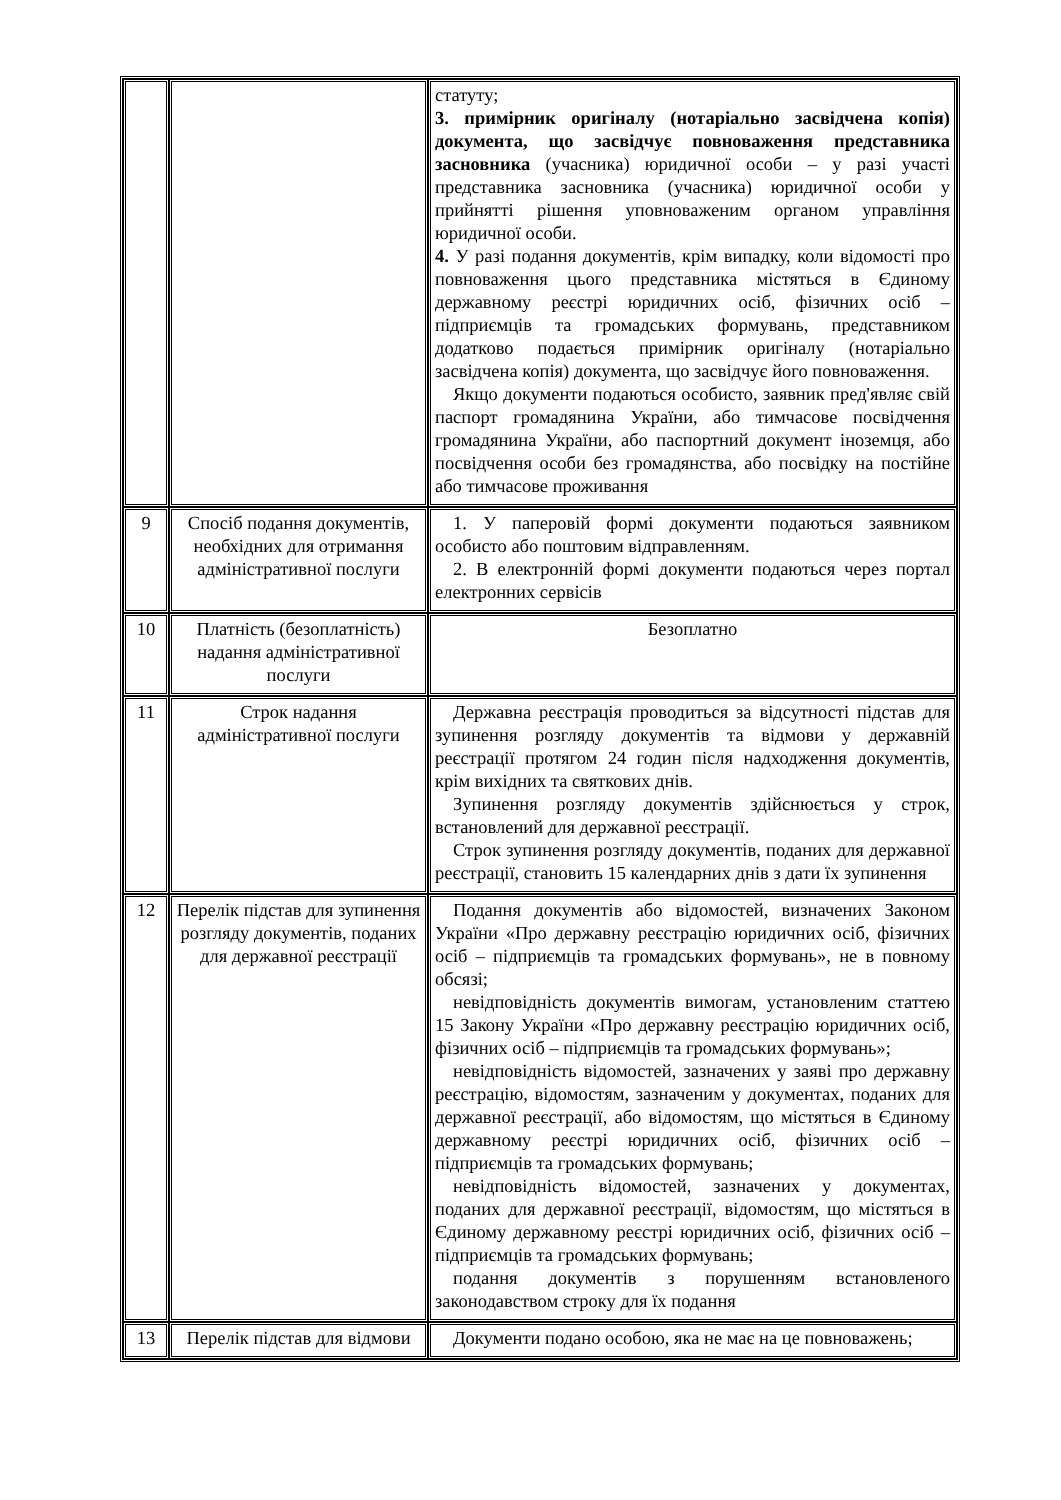| | | статуту; 3. примірник оригіналу (нотаріально засвідчена копія) документа, що засвідчує повноваження представника засновника (учасника) юридичної особи – у разі участі представника засновника (учасника) юридичної особи у прийнятті рішення уповноваженим органом управління юридичної особи. 4. У разі подання документів, крім випадку, коли відомості про повноваження цього представника містяться в Єдиному державному реєстрі юридичних осіб, фізичних осіб – підприємців та громадських формувань, представником додатково подається примірник оригіналу (нотаріально засвідчена копія) документа, що засвідчує його повноваження. Якщо документи подаються особисто, заявник пред'являє свій паспорт громадянина України, або тимчасове посвідчення громадянина України, або паспортний документ іноземця, або посвідчення особи без громадянства, або посвідку на постійне або тимчасове проживання |
| 9 | Спосіб подання документів, необхідних для отримання адміністративної послуги | 1. У паперовій формі документи подаються заявником особисто або поштовим відправленням. 2. В електронній формі документи подаються через портал електронних сервісів |
| 10 | Платність (безоплатність) надання адміністративної послуги | Безоплатно |
| 11 | Строк надання адміністративної послуги | Державна реєстрація проводиться за відсутності підстав для зупинення розгляду документів та відмови у державній реєстрації протягом 24 годин після надходження документів, крім вихідних та святкових днів. Зупинення розгляду документів здійснюється у строк, встановлений для державної реєстрації. Строк зупинення розгляду документів, поданих для державної реєстрації, становить 15 календарних днів з дати їх зупинення |
| 12 | Перелік підстав для зупинення розгляду документів, поданих для державної реєстрації | Подання документів або відомостей, визначених Законом України «Про державну реєстрацію юридичних осіб, фізичних осіб – підприємців та громадських формувань», не в повному обсязі; невідповідність документів вимогам, установленим статтею 15 Закону України «Про державну реєстрацію юридичних осіб, фізичних осіб – підприємців та громадських формувань»; невідповідність відомостей, зазначених у заяві про державну реєстрацію, відомостям, зазначеним у документах, поданих для державної реєстрації, або відомостям, що містяться в Єдиному державному реєстрі юридичних осіб, фізичних осіб – підприємців та громадських формувань; невідповідність відомостей, зазначених у документах, поданих для державної реєстрації, відомостям, що містяться в Єдиному державному реєстрі юридичних осіб, фізичних осіб – підприємців та громадських формувань; подання документів з порушенням встановленого законодавством строку для їх подання |
| 13 | Перелік підстав для відмови | Документи подано особою, яка не має на це повноважень; |